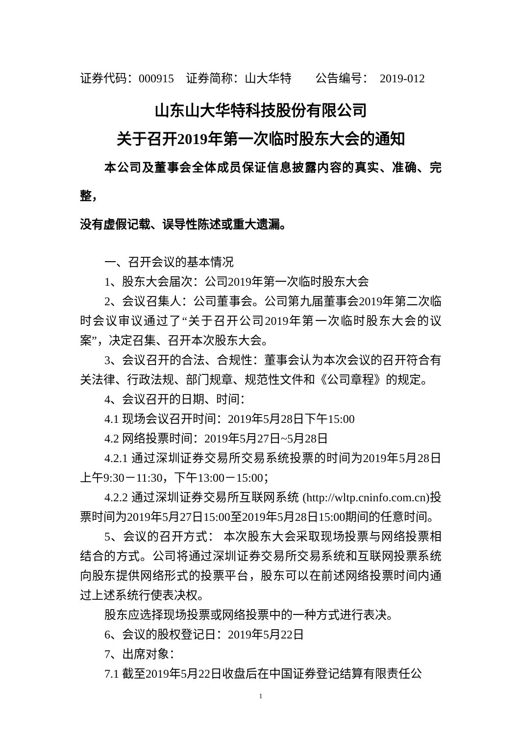证券代码：000915　证券简称：山大华特　　公告编号：　2019-012
山东山大华特科技股份有限公司
关于召开2019年第一次临时股东大会的通知
本公司及董事会全体成员保证信息披露内容的真实、准确、完整，
没有虚假记载、误导性陈述或重大遗漏。
一、召开会议的基本情况
1、股东大会届次：公司2019年第一次临时股东大会
2、会议召集人：公司董事会。公司第九届董事会2019年第二次临时会议审议通过了“关于召开公司2019年第一次临时股东大会的议案”，决定召集、召开本次股东大会。
3、会议召开的合法、合规性：董事会认为本次会议的召开符合有关法律、行政法规、部门规章、规范性文件和《公司章程》的规定。
4、会议召开的日期、时间：
4.1 现场会议召开时间：2019年5月28日下午15:00
4.2 网络投票时间：2019年5月27日~5月28日
4.2.1 通过深圳证券交易所交易系统投票的时间为2019年5月28日上午9:30－11:30，下午13:00－15:00；
4.2.2 通过深圳证券交易所互联网系统 (http://wltp.cninfo.com.cn)投票时间为2019年5月27日15:00至2019年5月28日15:00期间的任意时间。
5、会议的召开方式： 本次股东大会采取现场投票与网络投票相结合的方式。公司将通过深圳证券交易所交易系统和互联网投票系统向股东提供网络形式的投票平台，股东可以在前述网络投票时间内通过上述系统行使表决权。
股东应选择现场投票或网络投票中的一种方式进行表决。
6、会议的股权登记日：2019年5月22日
7、出席对象：
7.1 截至2019年5月22日收盘后在中国证券登记结算有限责任公
1